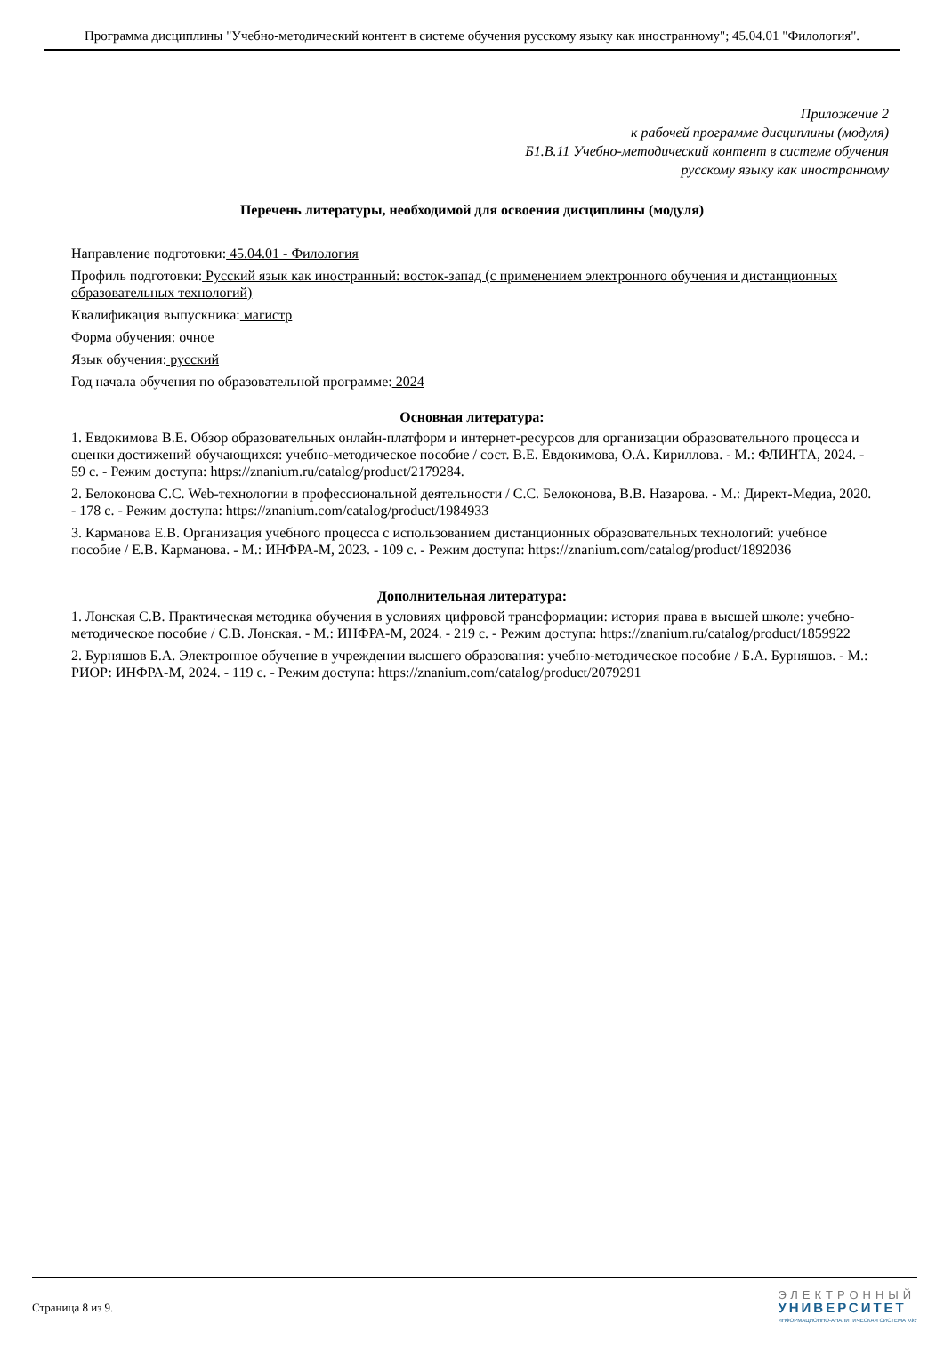Программа дисциплины "Учебно-методический контент в системе обучения русскому языку как иностранному"; 45.04.01 "Филология".
Приложение 2
к рабочей программе дисциплины (модуля)
Б1.В.11 Учебно-методический контент в системе обучения
русскому языку как иностранному
Перечень литературы, необходимой для освоения дисциплины (модуля)
Направление подготовки: 45.04.01 - Филология
Профиль подготовки: Русский язык как иностранный: восток-запад (с применением электронного обучения и дистанционных образовательных технологий)
Квалификация выпускника: магистр
Форма обучения: очное
Язык обучения: русский
Год начала обучения по образовательной программе: 2024
Основная литература:
1. Евдокимова В.Е. Обзор образовательных онлайн-платформ и интернет-ресурсов для организации образовательного процесса и оценки достижений обучающихся: учебно-методическое пособие / сост. В.Е. Евдокимова, О.А. Кириллова. - М.: ФЛИНТА, 2024. - 59 с. - Режим доступа: https://znanium.ru/catalog/product/2179284.
2. Белоконова С.С. Web-технологии в профессиональной деятельности / С.С. Белоконова, В.В. Назарова. - М.: Директ-Медиа, 2020. - 178 с. - Режим доступа: https://znanium.com/catalog/product/1984933
3. Карманова Е.В. Организация учебного процесса с использованием дистанционных образовательных технологий: учебное пособие / Е.В. Карманова. - М.: ИНФРА-М, 2023. - 109 с. - Режим доступа: https://znanium.com/catalog/product/1892036
Дополнительная литература:
1. Лонская С.В. Практическая методика обучения в условиях цифровой трансформации: история права в высшей школе: учебно-методическое пособие / С.В. Лонская. - М.: ИНФРА-М, 2024. - 219 с. - Режим доступа: https://znanium.ru/catalog/product/1859922
2. Бурняшов Б.А. Электронное обучение в учреждении высшего образования: учебно-методическое пособие / Б.А. Бурняшов. - М.: РИОР: ИНФРА-М, 2024. - 119 с. - Режим доступа: https://znanium.com/catalog/product/2079291
Страница 8 из 9.
ЭЛЕКТРОННЫЙ
УНИВЕРСИТЕТ
ИНФОРМАЦИОННО-АНАЛИТИЧЕСКАЯ СИСТЕМА КФУ